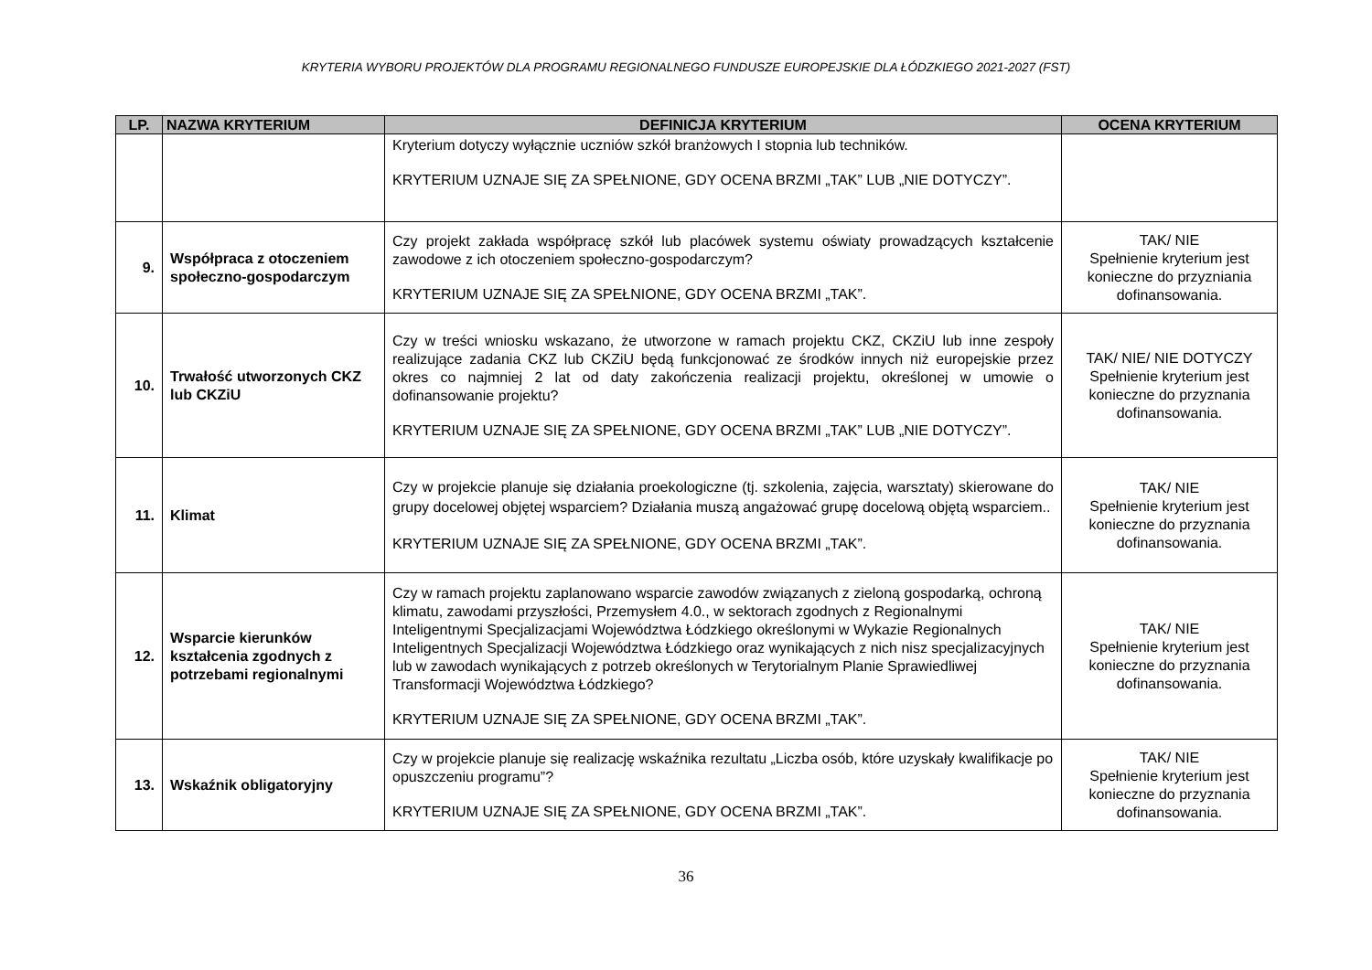KRYTERIA WYBORU PROJEKTÓW DLA PROGRAMU REGIONALNEGO FUNDUSZE EUROPEJSKIE DLA ŁÓDZKIEGO 2021-2027 (FST)
| LP. | NAZWA KRYTERIUM | DEFINICJA KRYTERIUM | OCENA KRYTERIUM |
| --- | --- | --- | --- |
| | | Kryterium dotyczy wyłącznie uczniów szkół branżowych I stopnia lub techników. KRYTERIUM UZNAJE SIĘ ZA SPEŁNIONE, GDY OCENA BRZMI „TAK” LUB „NIE DOTYCZY”. | |
| 9. | Współpraca z otoczeniem społeczno-gospodarczym | Czy projekt zakłada współpracę szkół lub placówek systemu oświaty prowadzących kształcenie zawodowe z ich otoczeniem społeczno-gospodarczym? KRYTERIUM UZNAJE SIĘ ZA SPEŁNIONE, GDY OCENA BRZMI „TAK”. | TAK/ NIE Spełnienie kryterium jest konieczne do przyzniania dofinansowania. |
| 10. | Trwałość utworzonych CKZ lub CKZiU | Czy w treści wniosku wskazano, że utworzone w ramach projektu CKZ, CKZiU lub inne zespoły realizujące zadania CKZ lub CKZiU będą funkcjonować ze środków innych niż europejskie przez okres co najmniej 2 lat od daty zakończenia realizacji projektu, określonej w umowie o dofinansowanie projektu? KRYTERIUM UZNAJE SIĘ ZA SPEŁNIONE, GDY OCENA BRZMI „TAK” LUB „NIE DOTYCZY”. | TAK/ NIE/ NIE DOTYCZY Spełnienie kryterium jest konieczne do przyznania dofinansowania. |
| 11. | Klimat | Czy w projekcie planuje się działania proekologiczne (tj. szkolenia, zajęcia, warsztaty) skierowane do grupy docelowej objętej wsparciem? Działania muszą angażować grupę docelową objętą wsparciem.. KRYTERIUM UZNAJE SIĘ ZA SPEŁNIONE, GDY OCENA BRZMI „TAK”. | TAK/ NIE Spełnienie kryterium jest konieczne do przyznania dofinansowania. |
| 12. | Wsparcie kierunków kształcenia zgodnych z potrzebami regionalnymi | Czy w ramach projektu zaplanowano wsparcie zawodów związanych z zieloną gospodarką, ochroną klimatu, zawodami przyszłości, Przemysłem 4.0., w sektorach zgodnych z Regionalnymi Inteligentnymi Specjalizacjami Województwa Łódzkiego określonymi w Wykazie Regionalnych Inteligentnych Specjalizacji Województwa Łódzkiego oraz wynikających z nich nisz specjalizacyjnych lub w zawodach wynikających z potrzeb określonych w Terytorialnym Planie Sprawiedliwej Transformacji Województwa Łódzkiego? KRYTERIUM UZNAJE SIĘ ZA SPEŁNIONE, GDY OCENA BRZMI „TAK”. | TAK/ NIE Spełnienie kryterium jest konieczne do przyznania dofinansowania. |
| 13. | Wskaźnik obligatoryjny | Czy w projekcie planuje się realizację wskaźnika rezultatu „Liczba osób, które uzyskały kwalifikacje po opuszczeniu programu”? KRYTERIUM UZNAJE SIĘ ZA SPEŁNIONE, GDY OCENA BRZMI „TAK”. | TAK/ NIE Spełnienie kryterium jest konieczne do przyznania dofinansowania. |
36